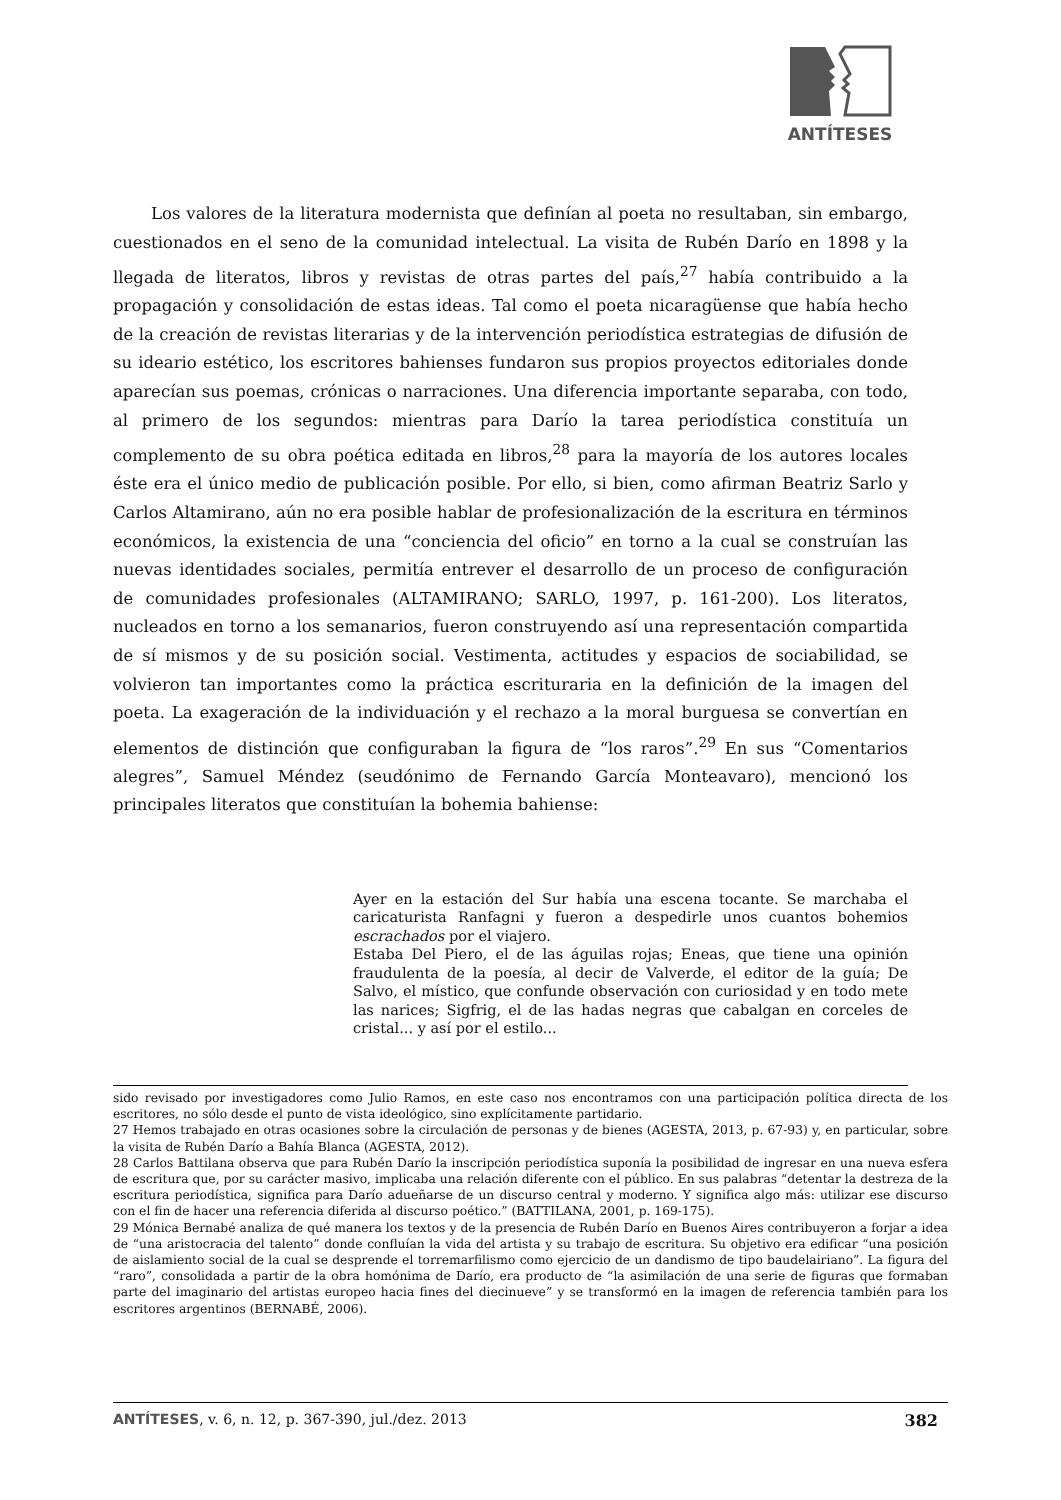ANTÍTESES
Los valores de la literatura modernista que definían al poeta no resultaban, sin embargo, cuestionados en el seno de la comunidad intelectual. La visita de Rubén Darío en 1898 y la llegada de literatos, libros y revistas de otras partes del país,<sup>27</sup> había contribuido a la propagación y consolidación de estas ideas. Tal como el poeta nicaragüense que había hecho de la creación de revistas literarias y de la intervención periodística estrategias de difusión de su ideario estético, los escritores bahienses fundaron sus propios proyectos editoriales donde aparecían sus poemas, crónicas o narraciones. Una diferencia importante separaba, con todo, al primero de los segundos: mientras para Darío la tarea periodística constituía un complemento de su obra poética editada en libros,<sup>28</sup> para la mayoría de los autores locales éste era el único medio de publicación posible. Por ello, si bien, como afirman Beatriz Sarlo y Carlos Altamirano, aún no era posible hablar de profesionalización de la escritura en términos económicos, la existencia de una “conciencia del oficio” en torno a la cual se construían las nuevas identidades sociales, permitía entrever el desarrollo de un proceso de configuración de comunidades profesionales (ALTAMIRANO; SARLO, 1997, p. 161-200). Los literatos, nucleados en torno a los semanarios, fueron construyendo así una representación compartida de sí mismos y de su posición social. Vestimenta, actitudes y espacios de sociabilidad, se volvieron tan importantes como la práctica escrituraria en la definición de la imagen del poeta. La exageración de la individuación y el rechazo a la moral burguesa se convertían en elementos de distinción que configuraban la figura de “los raros”.<sup>29</sup> En sus “Comentarios alegres”, Samuel Méndez (seudónimo de Fernando García Monteavaro), mencionó los principales literatos que constituían la bohemia bahiense:
Ayer en la estación del Sur había una escena tocante. Se marchaba el caricaturista Ranfagni y fueron a despedirle unos cuantos bohemios escrachados por el viajero.
Estaba Del Piero, el de las águilas rojas; Eneas, que tiene una opinión fraudulenta de la poesía, al decir de Valverde, el editor de la guía; De Salvo, el místico, que confunde observación con curiosidad y en todo mete las narices; Sigfrig, el de las hadas negras que cabalgan en corceles de cristal... y así por el estilo...
sido revisado por investigadores como Julio Ramos, en este caso nos encontramos con una participación política directa de los escritores, no sólo desde el punto de vista ideológico, sino explícitamente partidario.
27 Hemos trabajado en otras ocasiones sobre la circulación de personas y de bienes (AGESTA, 2013, p. 67-93) y, en particular, sobre la visita de Rubén Darío a Bahía Blanca (AGESTA, 2012).
28 Carlos Battilana observa que para Rubén Darío la inscripción periodística suponía la posibilidad de ingresar en una nueva esfera de escritura que, por su carácter masivo, implicaba una relación diferente con el público. En sus palabras “detentar la destreza de la escritura periodística, significa para Darío adueñarse de un discurso central y moderno. Y significa algo más: utilizar ese discurso con el fin de hacer una referencia diferida al discurso poético.” (BATTILANA, 2001, p. 169-175).
29 Mónica Bernabé analiza de qué manera los textos y de la presencia de Rubén Darío en Buenos Aires contribuyeron a forjar a idea de “una aristocracia del talento” donde confluían la vida del artista y su trabajo de escritura. Su objetivo era edificar “una posición de aislamiento social de la cual se desprende el torremarfilismo como ejercicio de un dandismo de tipo baudelairiano”. La figura del “raro”, consolidada a partir de la obra homónima de Darío, era producto de “la asimilación de una serie de figuras que formaban parte del imaginario del artistas europeo hacia fines del diecinueve” y se transformó en la imagen de referencia también para los escritores argentinos (BERNABÉ, 2006).
ANTÍTESES, v. 6, n. 12, p. 367-390, jul./dez. 2013 382